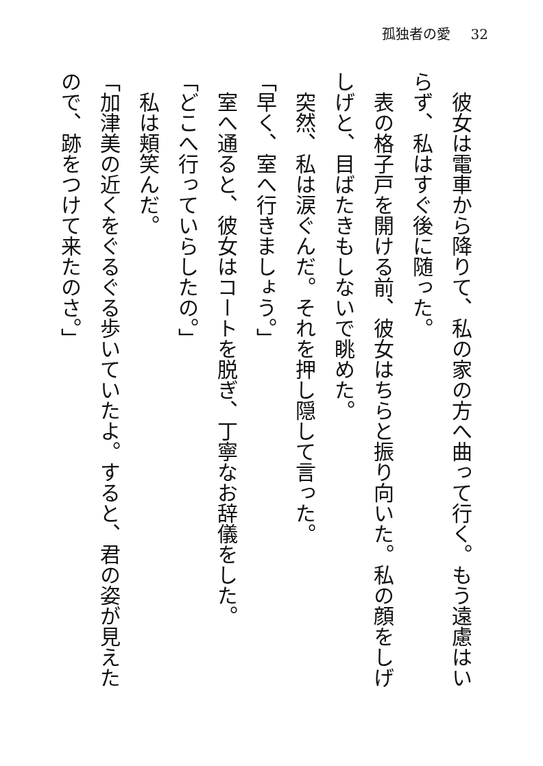孤独者の愛 32
彼女は電車から降りて、私の家の方へ曲って行く。もう遠慮はいらず、私はすぐ後に随った。
表の格子戸を開ける前、彼女はちらと振り向いた。私の顔をしげしげと、目ばたきもしないで眺めた。
突然、私は涙ぐんだ。それを押し隠して言った。
「早く、室へ行きましょう。」
室へ通ると、彼女はコートを脱ぎ、丁寧なお辞儀をした。
「どこへ行っていらしたの。」
私は頬笑んだ。
「加津美の近くをぐるぐる歩いていたよ。すると、君の姿が見えたので、跡をつけて来たのさ。」